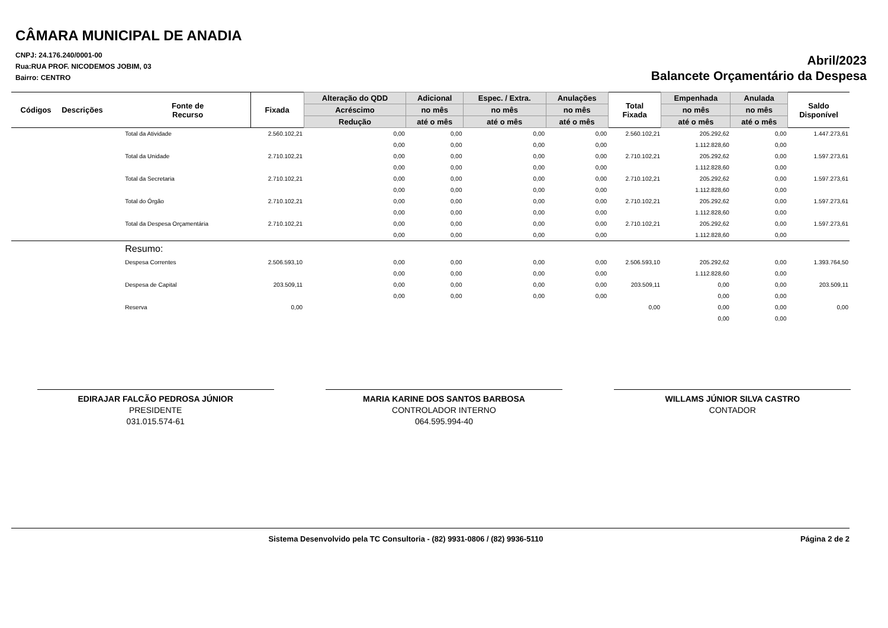CÂMARA MUNICIPAL DE ANADIA
CNPJ: 24.176.240/0001-00
Rua:RUA PROF. NICODEMOS JOBIM, 03
Bairro: CENTRO
Abril/2023
Balancete Orçamentário da Despesa
| Códigos | Descrições | Fonte de Recurso | Fixada | Alteração do QDD | Adicional | Espec. / Extra. | Anulações | Total Fixada | Empenhada | Anulada | Saldo Disponível |
| --- | --- | --- | --- | --- | --- | --- | --- | --- | --- | --- | --- |
| | | | | Acréscimo | no mês | no mês | no mês | | no mês | no mês | |
| | | | | Redução | até o mês | até o mês | até o mês | | até o mês | até o mês | |
| | | Total da Atividade | 2.560.102,21 | 0,00 | 0,00 | 0,00 | 0,00 | 2.560.102,21 | 205.292,62 | 0,00 | 1.447.273,61 |
| | | | | 0,00 | 0,00 | 0,00 | 0,00 | | 1.112.828,60 | 0,00 | |
| | | Total da Unidade | 2.710.102,21 | 0,00 | 0,00 | 0,00 | 0,00 | 2.710.102,21 | 205.292,62 | 0,00 | 1.597.273,61 |
| | | | | 0,00 | 0,00 | 0,00 | 0,00 | | 1.112.828,60 | 0,00 | |
| | | Total da Secretaria | 2.710.102,21 | 0,00 | 0,00 | 0,00 | 0,00 | 2.710.102,21 | 205.292,62 | 0,00 | 1.597.273,61 |
| | | | | 0,00 | 0,00 | 0,00 | 0,00 | | 1.112.828,60 | 0,00 | |
| | | Total do Órgão | 2.710.102,21 | 0,00 | 0,00 | 0,00 | 0,00 | 2.710.102,21 | 205.292,62 | 0,00 | 1.597.273,61 |
| | | | | 0,00 | 0,00 | 0,00 | 0,00 | | 1.112.828,60 | 0,00 | |
| | | Total da Despesa Orçamentária | 2.710.102,21 | 0,00 | 0,00 | 0,00 | 0,00 | 2.710.102,21 | 205.292,62 | 0,00 | 1.597.273,61 |
| | | | | 0,00 | 0,00 | 0,00 | 0,00 | | 1.112.828,60 | 0,00 | |
| | | Resumo: | | | | | | | | | |
| | | Despesa Correntes | 2.506.593,10 | 0,00 | 0,00 | 0,00 | 0,00 | 2.506.593,10 | 205.292,62 | 0,00 | 1.393.764,50 |
| | | | | 0,00 | 0,00 | 0,00 | 0,00 | | 1.112.828,60 | 0,00 | |
| | | Despesa de Capital | 203.509,11 | 0,00 | 0,00 | 0,00 | 0,00 | 203.509,11 | 0,00 | 0,00 | 203.509,11 |
| | | | | 0,00 | 0,00 | 0,00 | 0,00 | | 0,00 | 0,00 | |
| | | Reserva | 0,00 | | | | | 0,00 | 0,00 | 0,00 | 0,00 |
| | | | | | | | | | 0,00 | 0,00 | |
EDIRAJAR FALCÃO PEDROSA JÚNIOR
PRESIDENTE
031.015.574-61
MARIA KARINE DOS SANTOS BARBOSA
CONTROLADOR INTERNO
064.595.994-40
WILLAMS JÚNIOR SILVA CASTRO
CONTADOR
Sistema Desenvolvido pela TC Consultoria - (82) 9931-0806 / (82) 9936-5110 Página 2 de 2